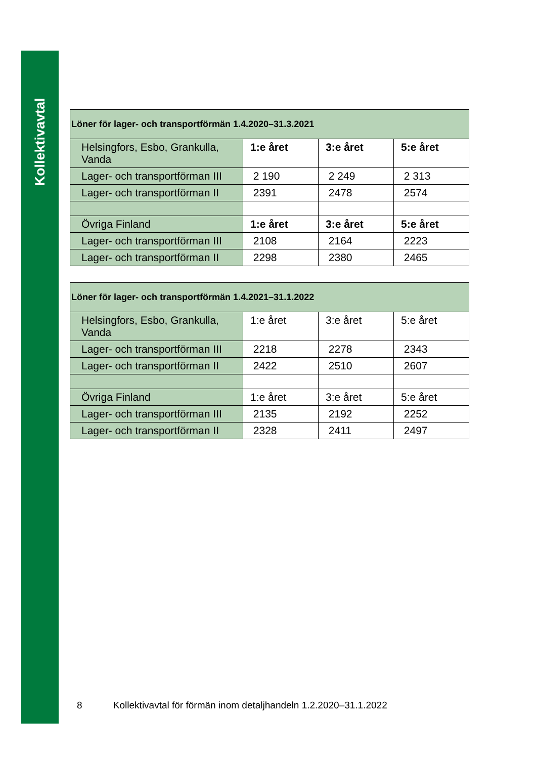Kollektivavtal
| Löner för lager- och transportförmän 1.4.2020–31.3.2021 | | | |
| --- | --- | --- | --- |
| Helsingfors, Esbo, Grankulla, Vanda | 1:e året | 3:e året | 5:e året |
| Lager- och transportförman III | 2 190 | 2 249 | 2 313 |
| Lager- och transportförman II | 2391 | 2478 | 2574 |
| Övriga Finland | 1:e året | 3:e året | 5:e året |
| Lager- och transportförman III | 2108 | 2164 | 2223 |
| Lager- och transportförman II | 2298 | 2380 | 2465 |
| Löner för lager- och transportförmän 1.4.2021–31.1.2022 | | | |
| --- | --- | --- | --- |
| Helsingfors, Esbo, Grankulla, Vanda | 1:e året | 3:e året | 5:e året |
| Lager- och transportförman III | 2218 | 2278 | 2343 |
| Lager- och transportförman II | 2422 | 2510 | 2607 |
| Övriga Finland | 1:e året | 3:e året | 5:e året |
| Lager- och transportförman III | 2135 | 2192 | 2252 |
| Lager- och transportförman II | 2328 | 2411 | 2497 |
8 Kollektivavtal för förmän inom detaljhandeln 1.2.2020–31.1.2022